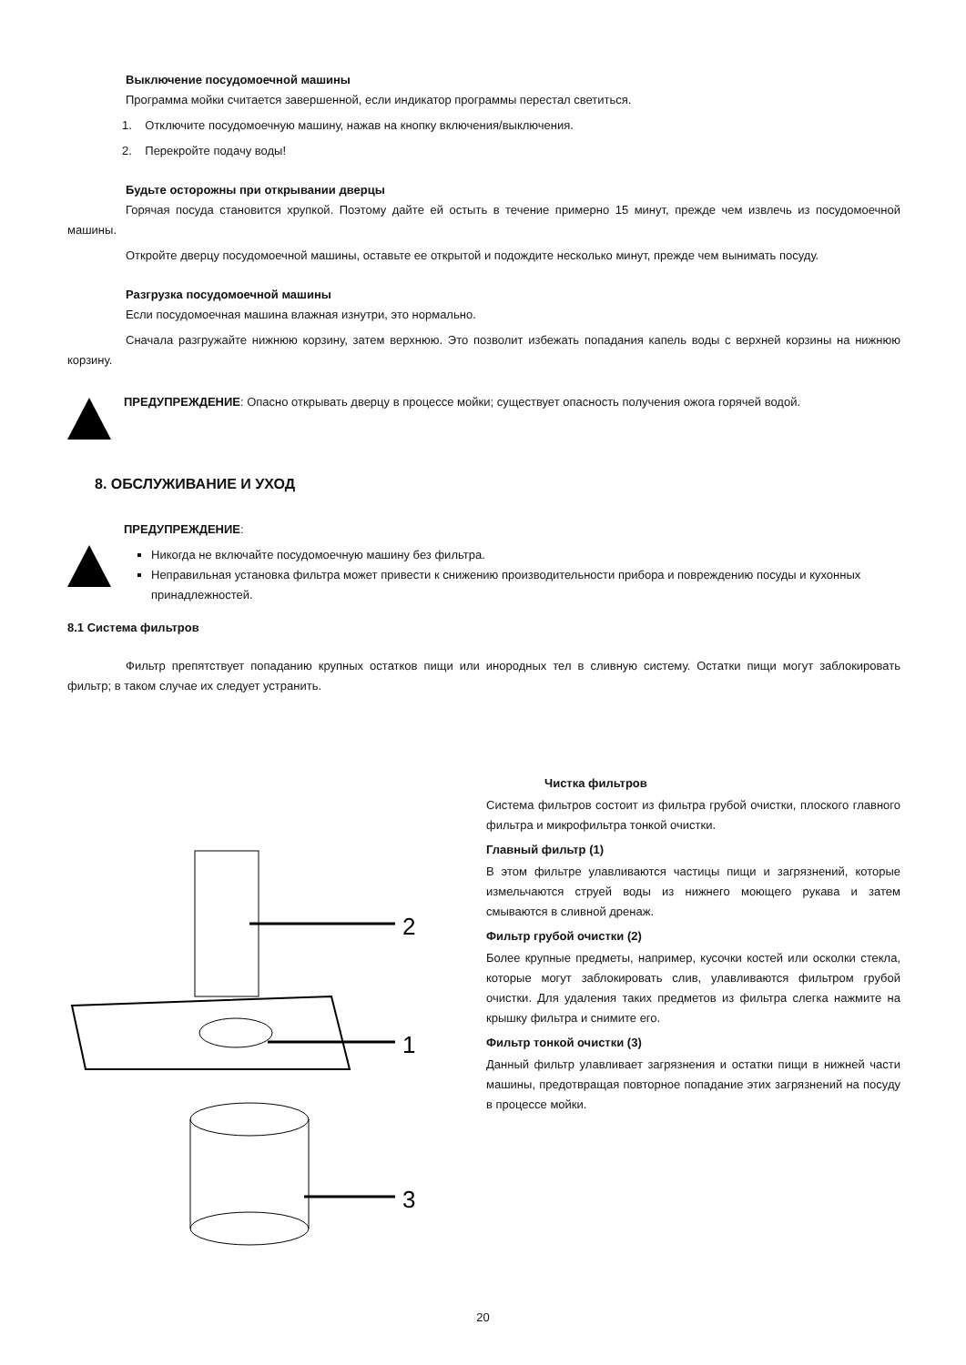Выключение посудомоечной машины
Программа мойки считается завершенной, если индикатор программы перестал светиться.
1. Отключите посудомоечную машину, нажав на кнопку включения/выключения.
2. Перекройте подачу воды!
Будьте осторожны при открывании дверцы
Горячая посуда становится хрупкой. Поэтому дайте ей остыть в течение примерно 15 минут, прежде чем извлечь из посудомоечной машины.
Откройте дверцу посудомоечной машины, оставьте ее открытой и подождите несколько минут, прежде чем вынимать посуду.
Разгрузка посудомоечной машины
Если посудомоечная машина влажная изнутри, это нормально.
Сначала разгружайте нижнюю корзину, затем верхнюю. Это позволит избежать попадания капель воды с верхней корзины на нижнюю корзину.
ПРЕДУПРЕЖДЕНИЕ: Опасно открывать дверцу в процессе мойки; существует опасность получения ожога горячей водой.
8. ОБСЛУЖИВАНИЕ И УХОД
ПРЕДУПРЕЖДЕНИЕ:
Никогда не включайте посудомоечную машину без фильтра.
Неправильная установка фильтра может привести к снижению производительности прибора и повреждению посуды и кухонных принадлежностей.
8.1 Система фильтров
Фильтр препятствует попаданию крупных остатков пищи или инородных тел в сливную систему. Остатки пищи могут заблокировать фильтр; в таком случае их следует устранить.
2
1
3
Чистка фильтров
Система фильтров состоит из фильтра грубой очистки, плоского главного фильтра и микрофильтра тонкой очистки.
Главный фильтр (1)
В этом фильтре улавливаются частицы пищи и загрязнений, которые измельчаются струей воды из нижнего моющего рукава и затем смываются в сливной дренаж.
Фильтр грубой очистки (2)
Более крупные предметы, например, кусочки костей или осколки стекла, которые могут заблокировать слив, улавливаются фильтром грубой очистки. Для удаления таких предметов из фильтра слегка нажмите на крышку фильтра и снимите его.
Фильтр тонкой очистки (3)
Данный фильтр улавливает загрязнения и остатки пищи в нижней части машины, предотвращая повторное попадание этих загрязнений на посуду в процессе мойки.
20